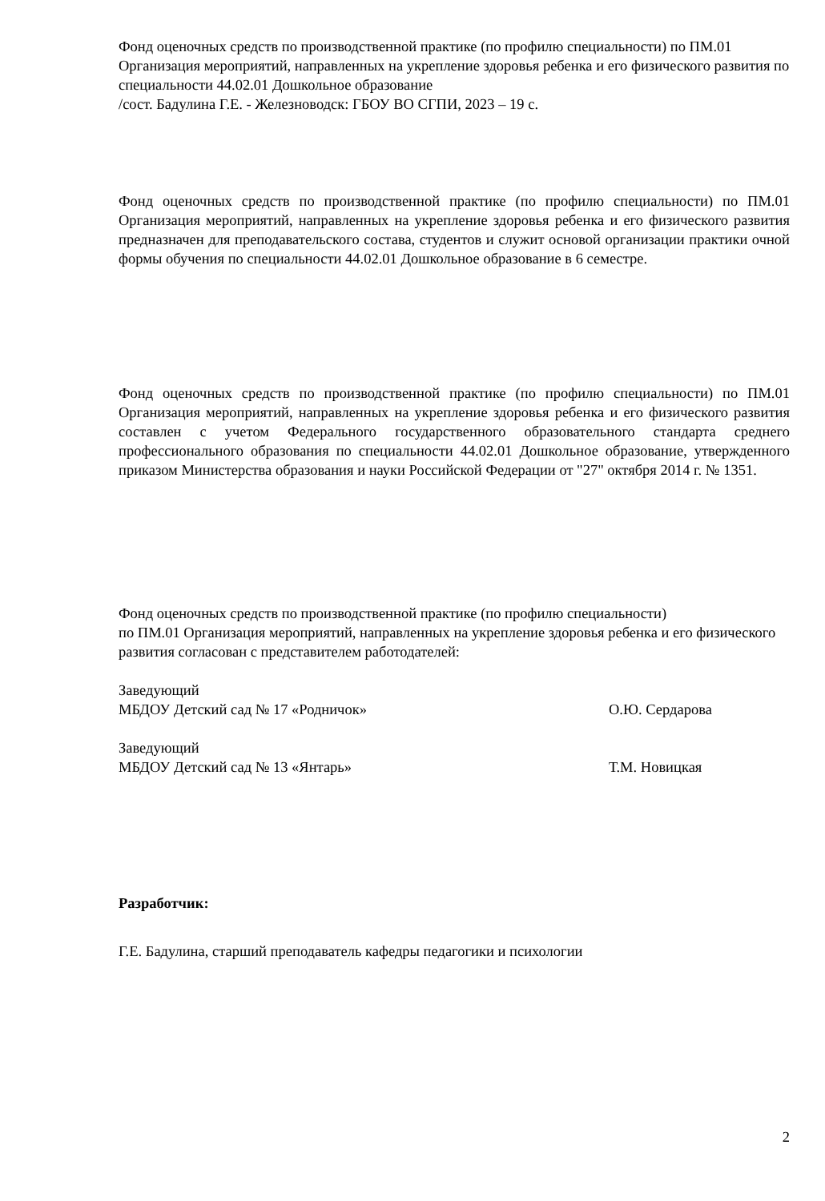Фонд оценочных средств по производственной практике (по профилю специальности) по ПМ.01 Организация мероприятий, направленных на укрепление здоровья ребенка и его физического развития по специальности 44.02.01 Дошкольное образование
/сост. Бадулина Г.Е. - Железноводск: ГБОУ ВО СГПИ, 2023 – 19 с.
Фонд оценочных средств по производственной практике (по профилю специальности) по ПМ.01 Организация мероприятий, направленных на укрепление здоровья ребенка и его физического развития предназначен для преподавательского состава, студентов и служит основой организации практики очной формы обучения по специальности 44.02.01 Дошкольное образование в 6 семестре.
Фонд оценочных средств по производственной практике (по профилю специальности) по ПМ.01 Организация мероприятий, направленных на укрепление здоровья ребенка и его физического развития составлен с учетом Федерального государственного образовательного стандарта среднего профессионального образования по специальности 44.02.01 Дошкольное образование, утвержденного приказом Министерства образования и науки Российской Федерации от "27" октября 2014 г. № 1351.
Фонд оценочных средств по производственной практике (по профилю специальности)
по ПМ.01 Организация мероприятий, направленных на укрепление здоровья ребенка и его физического развития согласован с представителем работодателей:
Заведующий
МБДОУ Детский сад № 17 «Родничок» О.Ю. Сердарова
Заведующий
МБДОУ Детский сад № 13 «Янтарь» Т.М. Новицкая
Разработчик:
Г.Е. Бадулина, старший преподаватель кафедры педагогики и психологии
2